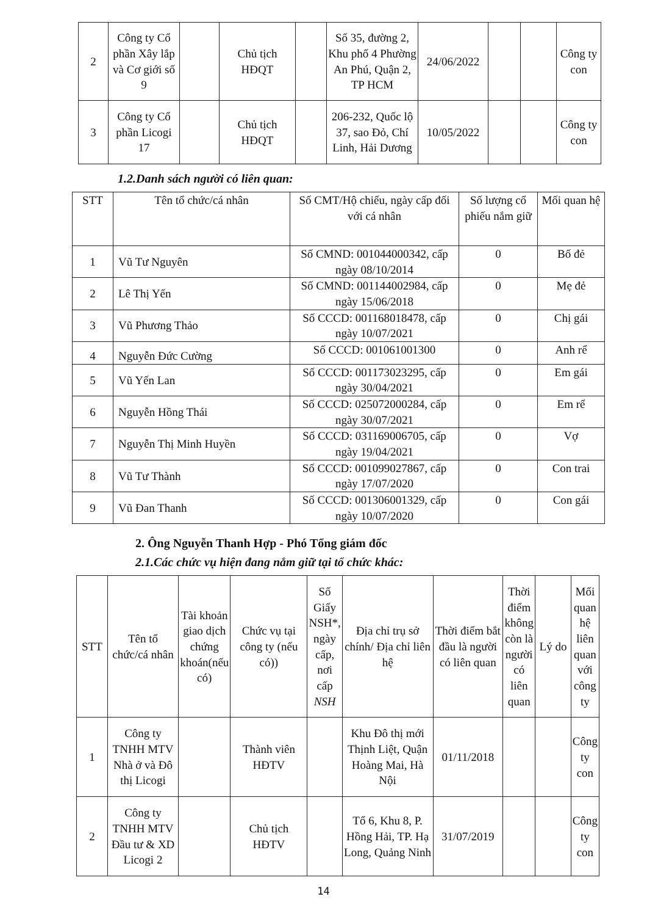| 2 | Công ty Cổ phần Xây lắp và Cơ giới số 9 | | Chủ tịch HĐQT | | Số 35, đường 2, Khu phố 4 Phường An Phú, Quận 2, TP HCM | 24/06/2022 | | | Công ty con |
| 3 | Công ty Cổ phần Licogi 17 | | Chủ tịch HĐQT | | 206-232, Quốc lộ 37, sao Đỏ, Chí Linh, Hải Dương | 10/05/2022 | | | Công ty con |
1.2.Danh sách người có liên quan:
| STT | Tên tổ chức/cá nhân | Số CMT/Hộ chiếu, ngày cấp đối với cá nhân | Số lượng cổ phiếu nắm giữ | Mối quan hệ |
| --- | --- | --- | --- | --- |
| 1 | Vũ Tư Nguyên | Số CMND: 001044000342, cấp ngày 08/10/2014 | 0 | Bố đẻ |
| 2 | Lê Thị Yến | Số CMND: 001144002984, cấp ngày 15/06/2018 | 0 | Mẹ đẻ |
| 3 | Vũ Phương Thảo | Số CCCD: 001168018478, cấp ngày 10/07/2021 | 0 | Chị gái |
| 4 | Nguyễn Đức Cường | Số CCCD: 001061001300 | 0 | Anh rể |
| 5 | Vũ Yến Lan | Số CCCD: 001173023295, cấp ngày 30/04/2021 | 0 | Em gái |
| 6 | Nguyễn Hồng Thái | Số CCCD: 025072000284, cấp ngày 30/07/2021 | 0 | Em rể |
| 7 | Nguyễn Thị Minh Huyền | Số CCCD: 031169006705, cấp ngày 19/04/2021 | 0 | Vợ |
| 8 | Vũ Tư Thành | Số CCCD: 001099027867, cấp ngày 17/07/2020 | 0 | Con trai |
| 9 | Vũ Đan Thanh | Số CCCD: 001306001329, cấp ngày 10/07/2020 | 0 | Con gái |
2. Ông Nguyễn Thanh Hợp - Phó Tổng giám đốc
2.1.Các chức vụ hiện đang nắm giữ tại tổ chức khác:
| STT | Tên tổ chức/cá nhân | Tài khoản giao dịch chứng khoán(nếu có) | Chức vụ tại công ty (nếu có)) | Số Giấy NSH*, ngày cấp, nơi cấp NSH | Địa chỉ trụ sở chính/ Địa chỉ liên hệ | Thời điểm bắt đầu là người có liên quan | Thời điểm không còn là người có liên quan | Lý do | Mối quan hệ liên quan với công ty |
| --- | --- | --- | --- | --- | --- | --- | --- | --- | --- |
| 1 | Công ty TNHH MTV Nhà ở và Đô thị Licogi | | Thành viên HĐTV | | Khu Đô thị mới Thịnh Liệt, Quận Hoàng Mai, Hà Nội | 01/11/2018 | | | Công ty con |
| 2 | Công ty TNHH MTV Đầu tư & XD Licogi 2 | | Chủ tịch HĐTV | | Tổ 6, Khu 8, P. Hồng Hải, TP. Hạ Long, Quảng Ninh | 31/07/2019 | | | Công ty con |
14